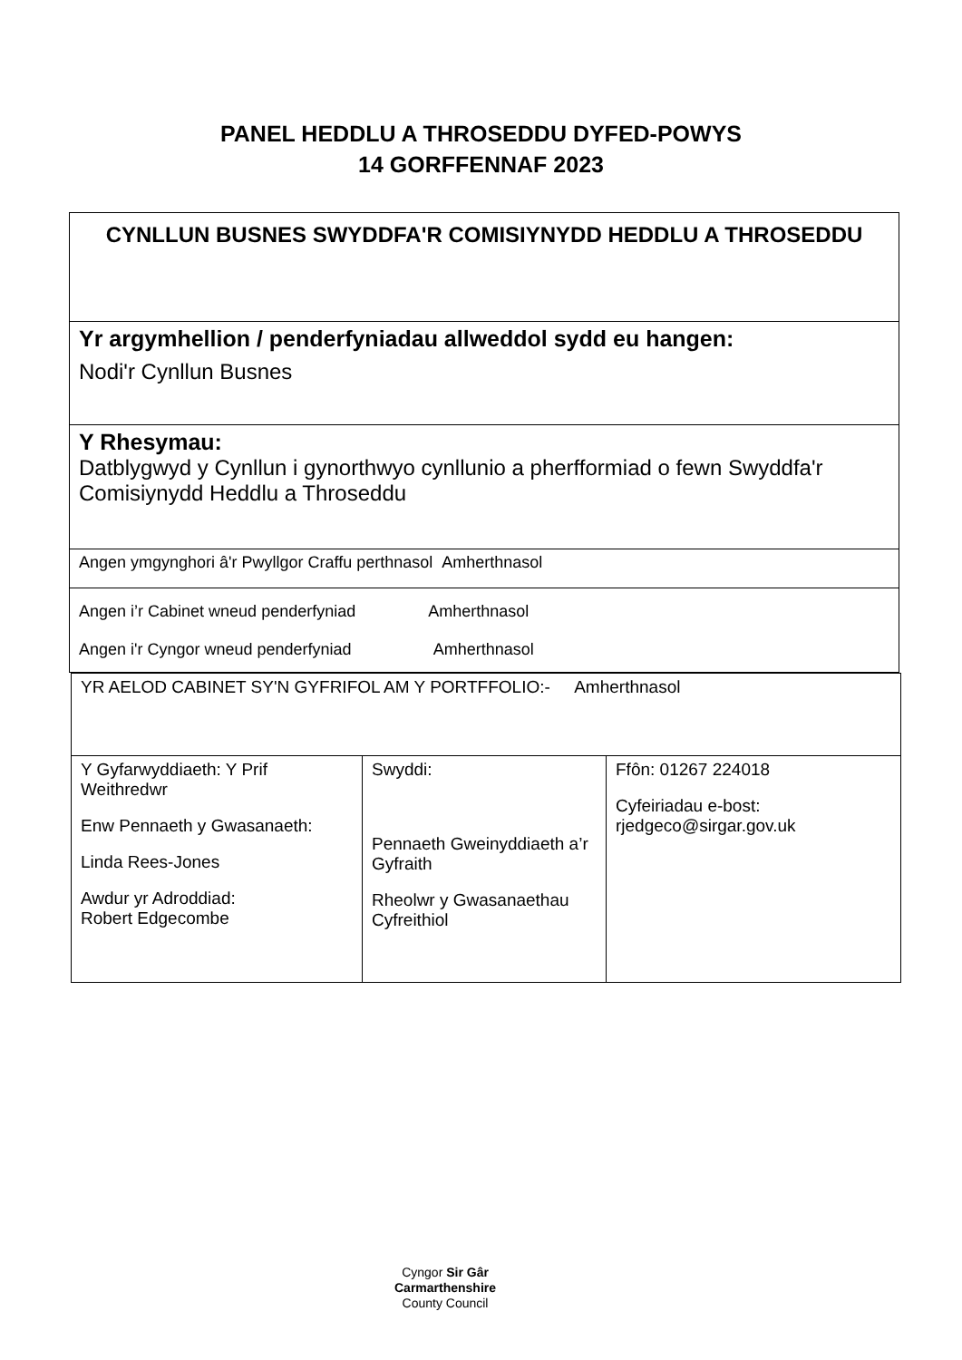PANEL HEDDLU A THROSEDDU DYFED-POWYS
14 GORFFENNAF 2023
| CYNLLUN BUSNES SWYDDFA'R COMISIYNYDD HEDDLU A THROSEDDU |
| Yr argymhellion / penderfyniadau allweddol sydd eu hangen: Nodi'r Cynllun Busnes |
| Y Rhesymau: Datblygwyd y Cynllun i gynorthwyo cynllunio a pherfformiad o fewn Swyddfa'r Comisiynydd Heddlu a Throseddu |
| Angen ymgynghori â'r Pwyllgor Craffu perthnasol Amherthnasol |
| Angen i’r Cabinet wneud penderfyniad Amherthnasol Angen i'r Cyngor wneud penderfyniad Amherthnasol |
| YR AELOD CABINET SY'N GYFRIFOL AM Y PORTFFOLIO:- Amherthnasol | | |
| Y Gyfarwyddiaeth: Y Prif Weithredwr Enw Pennaeth y Gwasanaeth: Linda Rees-Jones Awdur yr Adroddiad: Robert Edgecombe | Swyddi: Pennaeth Gweinyddiaeth a’r Gyfraith Rheolwr y Gwasanaethau Cyfreithiol | Ffôn: 01267 224018 Cyfeiriadau e-bost: rjedgeco@sirgar.gov.uk |
Cyngor Sir Gâr
Carmarthenshire
County Council